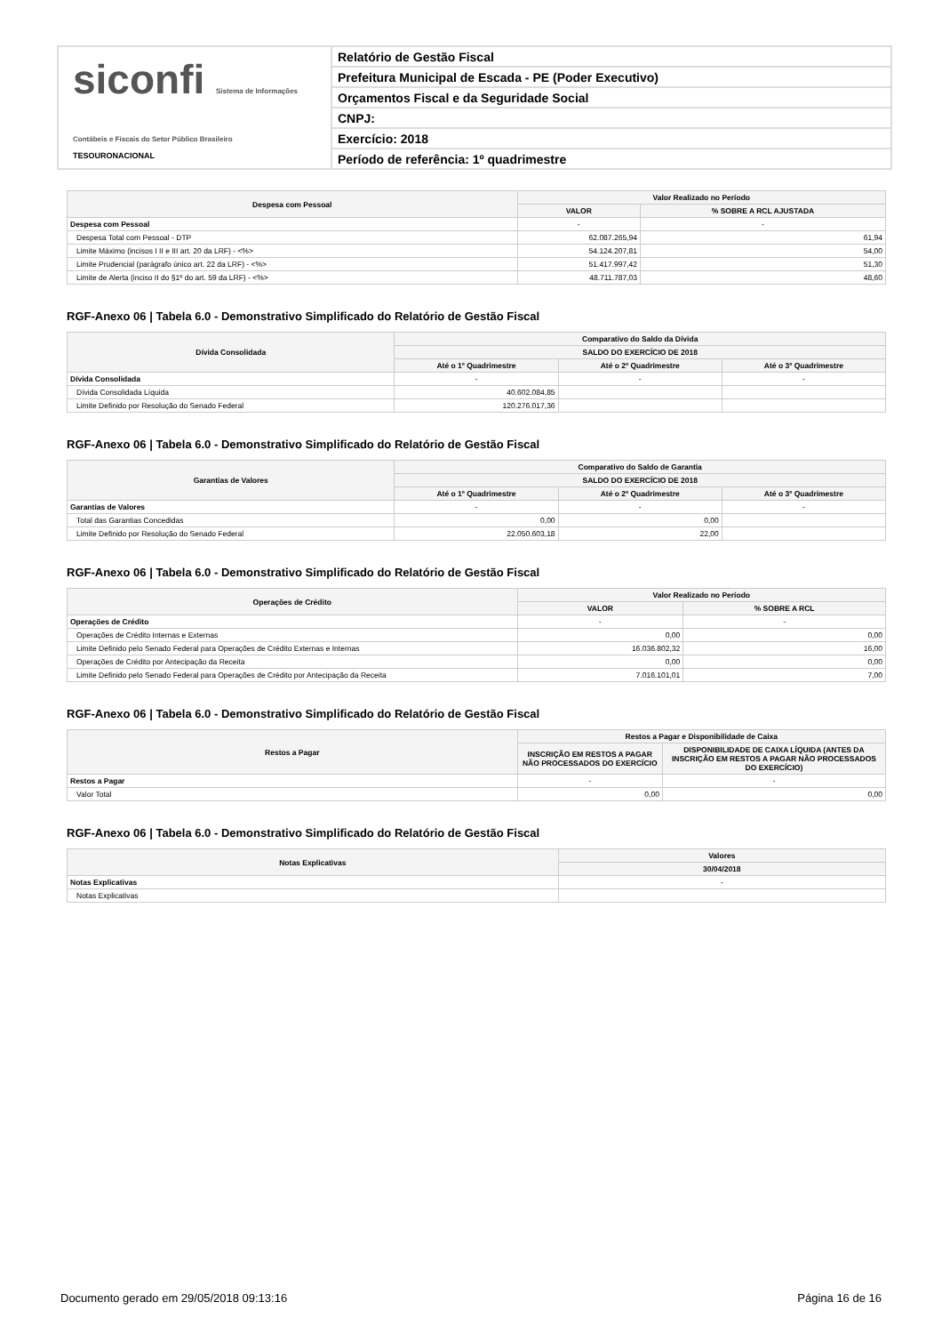siconfi Sistema de Informações Contábeis e Fiscais do Setor Público Brasileiro
TESOURONACIONAL
Relatório de Gestão Fiscal
Prefeitura Municipal de Escada - PE (Poder Executivo)
Orçamentos Fiscal e da Seguridade Social
CNPJ:
Exercício: 2018
Período de referência: 1º quadrimestre
| Despesa com Pessoal | Valor Realizado no Período | |
| --- | --- | --- |
| | VALOR | % SOBRE A RCL AJUSTADA |
| Despesa com Pessoal | - | - |
| Despesa Total com Pessoal - DTP | 62.087.265,94 | 61,94 |
| Limite Máximo (incisos I II e III art. 20 da LRF) - <%> | 54.124.207,81 | 54,00 |
| Limite Prudencial (parágrafo único art. 22 da LRF) - <%> | 51.417.997,42 | 51,30 |
| Limite de Alerta (inciso II do §1º do art. 59 da LRF) - <%> | 48.711.787,03 | 48,60 |
RGF-Anexo 06 | Tabela 6.0 - Demonstrativo Simplificado do Relatório de Gestão Fiscal
| Dívida Consolidada | Comparativo do Saldo da Dívida | | |
| --- | --- | --- | --- |
| | SALDO DO EXERCÍCIO DE 2018 | | |
| | Até o 1º Quadrimestre | Até o 2º Quadrimestre | Até o 3º Quadrimestre |
| Dívida Consolidada | - | - | - |
| Dívida Consolidada Líquida | 40.602.084,85 | | |
| Limite Definido por Resolução do Senado Federal | 120.276.017,36 | | |
RGF-Anexo 06 | Tabela 6.0 - Demonstrativo Simplificado do Relatório de Gestão Fiscal
| Garantias de Valores | Comparativo do Saldo de Garantia | | |
| --- | --- | --- | --- |
| | SALDO DO EXERCÍCIO DE 2018 | | |
| | Até o 1º Quadrimestre | Até o 2º Quadrimestre | Até o 3º Quadrimestre |
| Garantias de Valores | - | - | - |
| Total das Garantias Concedidas | 0,00 | 0,00 | |
| Limite Definido por Resolução do Senado Federal | 22.050.603,18 | 22,00 | |
RGF-Anexo 06 | Tabela 6.0 - Demonstrativo Simplificado do Relatório de Gestão Fiscal
| Operações de Crédito | Valor Realizado no Período | |
| --- | --- | --- |
| | VALOR | % SOBRE A RCL |
| Operações de Crédito | - | - |
| Operações de Crédito Internas e Externas | 0,00 | 0,00 |
| Limite Definido pelo Senado Federal para Operações de Crédito Externas e Internas | 16.036.802,32 | 16,00 |
| Operações de Crédito por Antecipação da Receita | 0,00 | 0,00 |
| Limite Definido pelo Senado Federal para Operações de Crédito por Antecipação da Receita | 7.016.101,01 | 7,00 |
RGF-Anexo 06 | Tabela 6.0 - Demonstrativo Simplificado do Relatório de Gestão Fiscal
| Restos a Pagar | Restos a Pagar e Disponibilidade de Caixa | |
| --- | --- | --- |
| | INSCRIÇÃO EM RESTOS A PAGAR NÃO PROCESSADOS DO EXERCÍCIO | DISPONIBILIDADE DE CAIXA LÍQUIDA (ANTES DA INSCRIÇÃO EM RESTOS A PAGAR NÃO PROCESSADOS DO EXERCÍCIO) |
| Restos a Pagar | - | - |
| Valor Total | 0,00 | 0,00 |
RGF-Anexo 06 | Tabela 6.0 - Demonstrativo Simplificado do Relatório de Gestão Fiscal
| Notas Explicativas | Valores |
| --- | --- |
| | 30/04/2018 |
| Notas Explicativas | - |
| Notas Explicativas | |
Documento gerado em 29/05/2018 09:13:16 Página 16 de 16